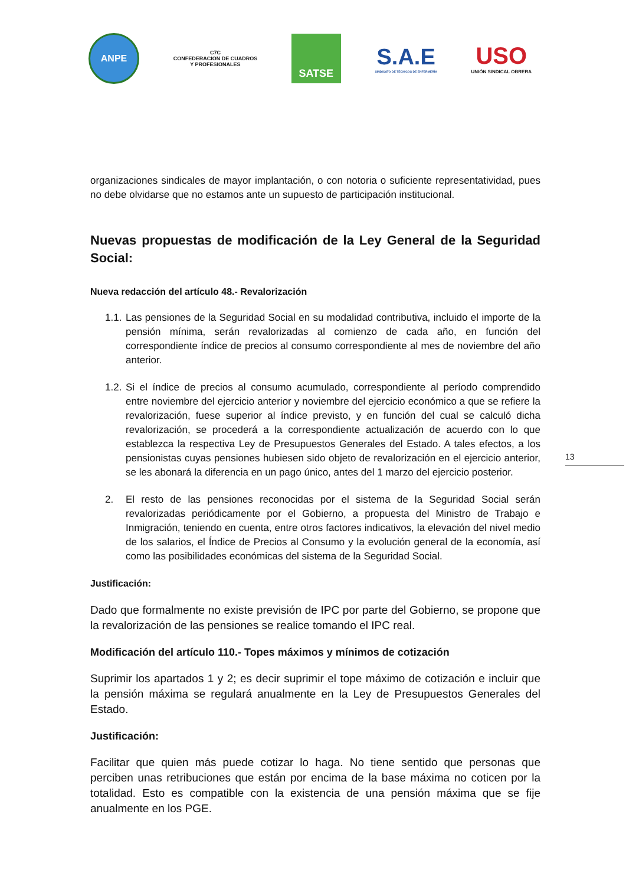ANPE
C7C
CONFEDERACION DE CUADROS
Y PROFESIONALES
SATSE
S.A.E
SINDICATO DE TÉCNICOS DE ENFERMERÍA
USO
UNIÓN SINDICAL OBRERA
organizaciones sindicales de mayor implantación, o con notoria o suficiente representatividad, pues no debe olvidarse que no estamos ante un supuesto de participación institucional.
Nuevas propuestas de modificación de la Ley General de la Seguridad Social:
Nueva redacción del artículo 48.- Revalorización
1.1. Las pensiones de la Seguridad Social en su modalidad contributiva, incluido el importe de la pensión mínima, serán revalorizadas al comienzo de cada año, en función del correspondiente índice de precios al consumo correspondiente al mes de noviembre del año anterior.
1.2. Si el índice de precios al consumo acumulado, correspondiente al período comprendido entre noviembre del ejercicio anterior y noviembre del ejercicio económico a que se refiere la revalorización, fuese superior al índice previsto, y en función del cual se calculó dicha revalorización, se procederá a la correspondiente actualización de acuerdo con lo que establezca la respectiva Ley de Presupuestos Generales del Estado. A tales efectos, a los pensionistas cuyas pensiones hubiesen sido objeto de revalorización en el ejercicio anterior, se les abonará la diferencia en un pago único, antes del 1 marzo del ejercicio posterior.
2. El resto de las pensiones reconocidas por el sistema de la Seguridad Social serán revalorizadas periódicamente por el Gobierno, a propuesta del Ministro de Trabajo e Inmigración, teniendo en cuenta, entre otros factores indicativos, la elevación del nivel medio de los salarios, el Índice de Precios al Consumo y la evolución general de la economía, así como las posibilidades económicas del sistema de la Seguridad Social.
Justificación:
Dado que formalmente no existe previsión de IPC por parte del Gobierno, se propone que la revalorización de las pensiones se realice tomando el IPC real.
Modificación del artículo 110.- Topes máximos y mínimos de cotización
Suprimir los apartados 1 y 2; es decir suprimir el tope máximo de cotización e incluir que la pensión máxima se regulará anualmente en la Ley de Presupuestos Generales del Estado.
Justificación:
Facilitar que quien más puede cotizar lo haga. No tiene sentido que personas que perciben unas retribuciones que están por encima de la base máxima no coticen por la totalidad. Esto es compatible con la existencia de una pensión máxima que se fije anualmente en los PGE.
13